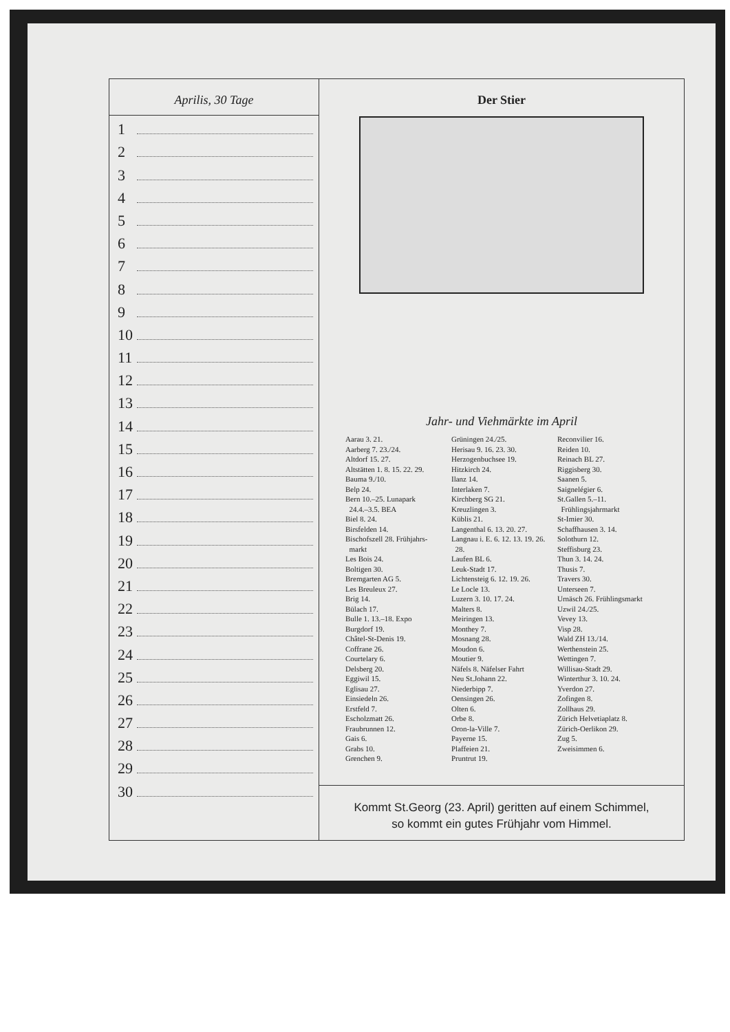Aprilis, 30 Tage
1
2
3
4
5
6
7
8
9
10
11
12
13
14
15
16
17
18
19
20
21
22
23
24
25
26
27
28
29
30
Der Stier
Jahr- und Viehmärkte im April
Aarau 3. 21.
Aarberg 7. 23./24.
Altdorf 15. 27.
Altstätten 1. 8. 15. 22. 29.
Bauma 9./10.
Belp 24.
Bern 10.–25. Lunapark
24.4.–3.5. BEA
Biel 8. 24.
Birsfelden 14.
Bischofszell 28. Frühjahrs-
markt
Les Bois 24.
Boltigen 30.
Bremgarten AG 5.
Les Breuleux 27.
Brig 14.
Bülach 17.
Bulle 1. 13.–18. Expo
Burgdorf 19.
Châtel-St-Denis 19.
Coffrane 26.
Courtelary 6.
Delsberg 20.
Eggiwil 15.
Eglisau 27.
Einsiedeln 26.
Erstfeld 7.
Escholzmatt 26.
Fraubrunnen 12.
Gais 6.
Grabs 10.
Grenchen 9.
Grüningen 24./25.
Herisau 9. 16. 23. 30.
Herzogenbuchsee 19.
Hitzkirch 24.
Ilanz 14.
Interlaken 7.
Kirchberg SG 21.
Kreuzlingen 3.
Küblis 21.
Langenthal 6. 13. 20. 27.
Langnau i. E. 6. 12. 13. 19. 26.
28.
Laufen BL 6.
Leuk-Stadt 17.
Lichtensteig 6. 12. 19. 26.
Le Locle 13.
Luzern 3. 10. 17. 24.
Malters 8.
Meiringen 13.
Monthey 7.
Mosnang 28.
Moudon 6.
Moutier 9.
Näfels 8. Näfelser Fahrt
Neu St.Johann 22.
Niederbipp 7.
Oensingen 26.
Olten 6.
Orbe 8.
Oron-la-Ville 7.
Payerne 15.
Plaffeien 21.
Pruntrut 19.
Reconvilier 16.
Reiden 10.
Reinach BL 27.
Riggisberg 30.
Saanen 5.
Saignelégier 6.
St.Gallen 5.–11.
Frühlingsjahrmarkt
St-Imier 30.
Schaffhausen 3. 14.
Solothurn 12.
Steffisburg 23.
Thun 3. 14. 24.
Thusis 7.
Travers 30.
Unterseen 7.
Urnäsch 26. Frühlingsmarkt
Uzwil 24./25.
Vevey 13.
Visp 28.
Wald ZH 13./14.
Werthenstein 25.
Wettingen 7.
Willisau-Stadt 29.
Winterthur 3. 10. 24.
Yverdon 27.
Zofingen 8.
Zollhaus 29.
Zürich Helvetiaplatz 8.
Zürich-Oerlikon 29.
Zug 5.
Zweisimmen 6.
Kommt St.Georg (23. April) geritten auf einem Schimmel,
so kommt ein gutes Frühjahr vom Himmel.